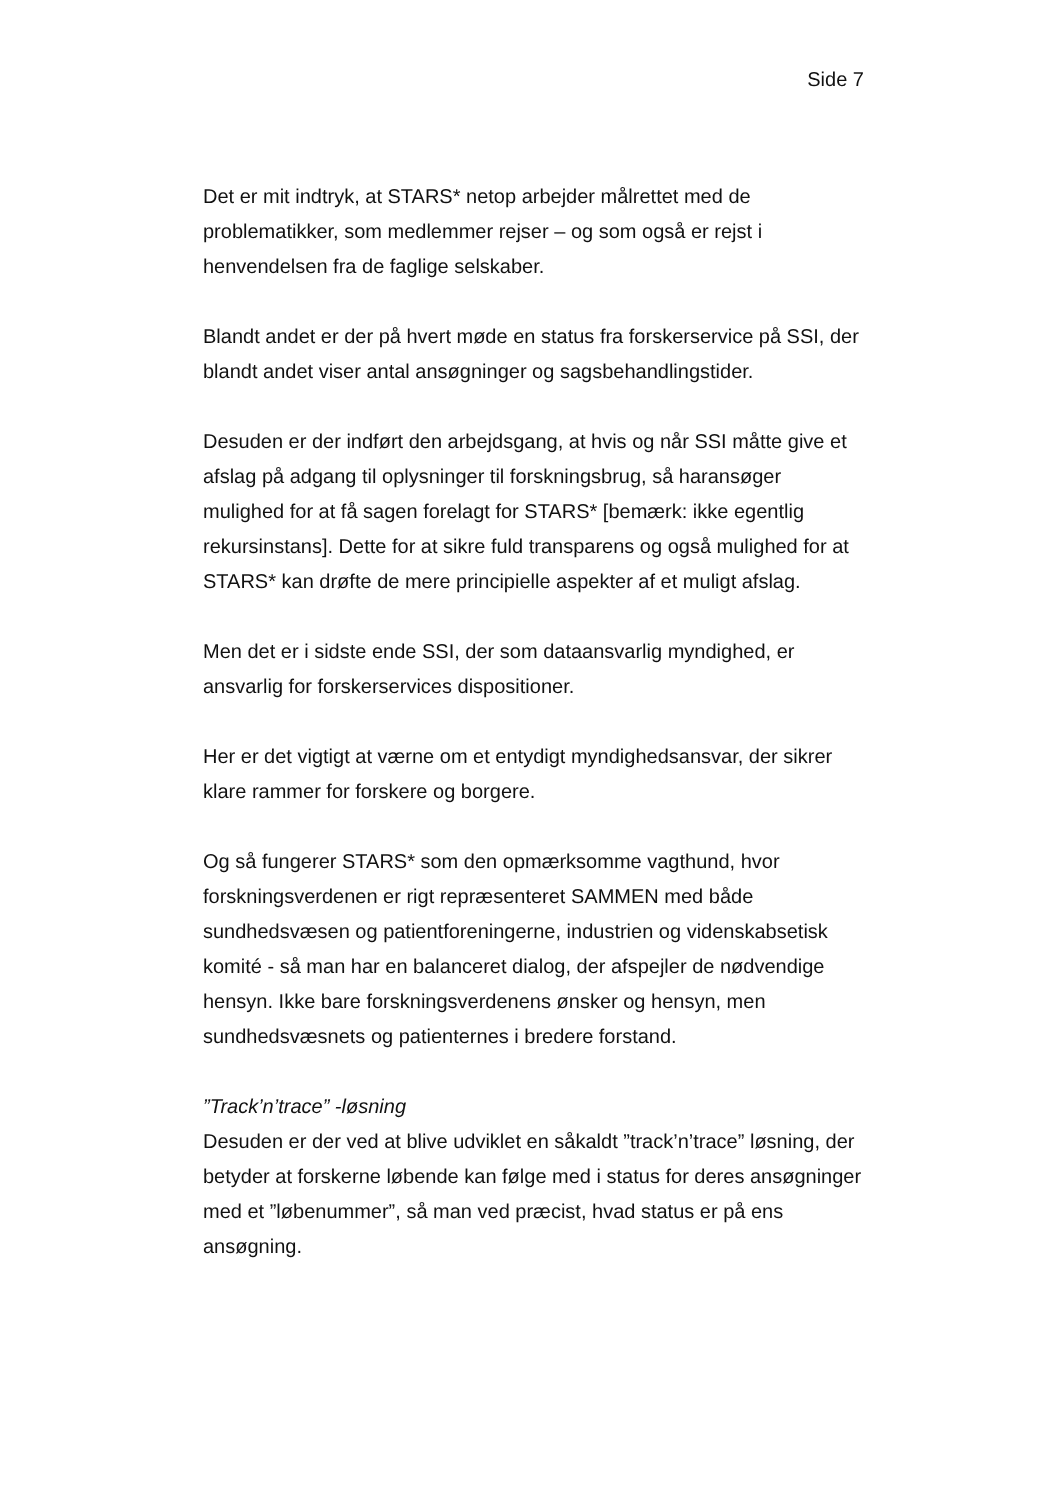Side 7
Det er mit indtryk, at STARS* netop arbejder målrettet med de problematikker, som medlemmer rejser – og som også er rejst i henvendelsen fra de faglige selskaber.
Blandt andet er der på hvert møde en status fra forskerservice på SSI, der blandt andet viser antal ansøgninger og sagsbehandlingstider.
Desuden er der indført den arbejdsgang, at hvis og når SSI måtte give et afslag på adgang til oplysninger til forskningsbrug, så haransøger mulighed for at få sagen forelagt for STARS* [bemærk: ikke egentlig rekursinstans]. Dette for at sikre fuld transparens og også mulighed for at STARS* kan drøfte de mere principielle aspekter af et muligt afslag.
Men det er i sidste ende SSI, der som dataansvarlig myndighed, er ansvarlig for forskerservices dispositioner.
Her er det vigtigt at værne om et entydigt myndighedsansvar, der sikrer klare rammer for forskere og borgere.
Og så fungerer STARS* som den opmærksomme vagthund, hvor forskningsverdenen er rigt repræsenteret SAMMEN med både sundhedsvæsen og patientforeningerne, industrien og videnskabsetisk komité - så man har en balanceret dialog, der afspejler de nødvendige hensyn. Ikke bare forskningsverdenens ønsker og hensyn, men sundhedsvæsnets og patienternes i bredere forstand.
”Track’n’trace” -løsning
Desuden er der ved at blive udviklet en såkaldt ”track’n’trace” løsning, der betyder at forskerne løbende kan følge med i status for deres ansøgninger med et ”løbenummer”, så man ved præcist, hvad status er på ens ansøgning.